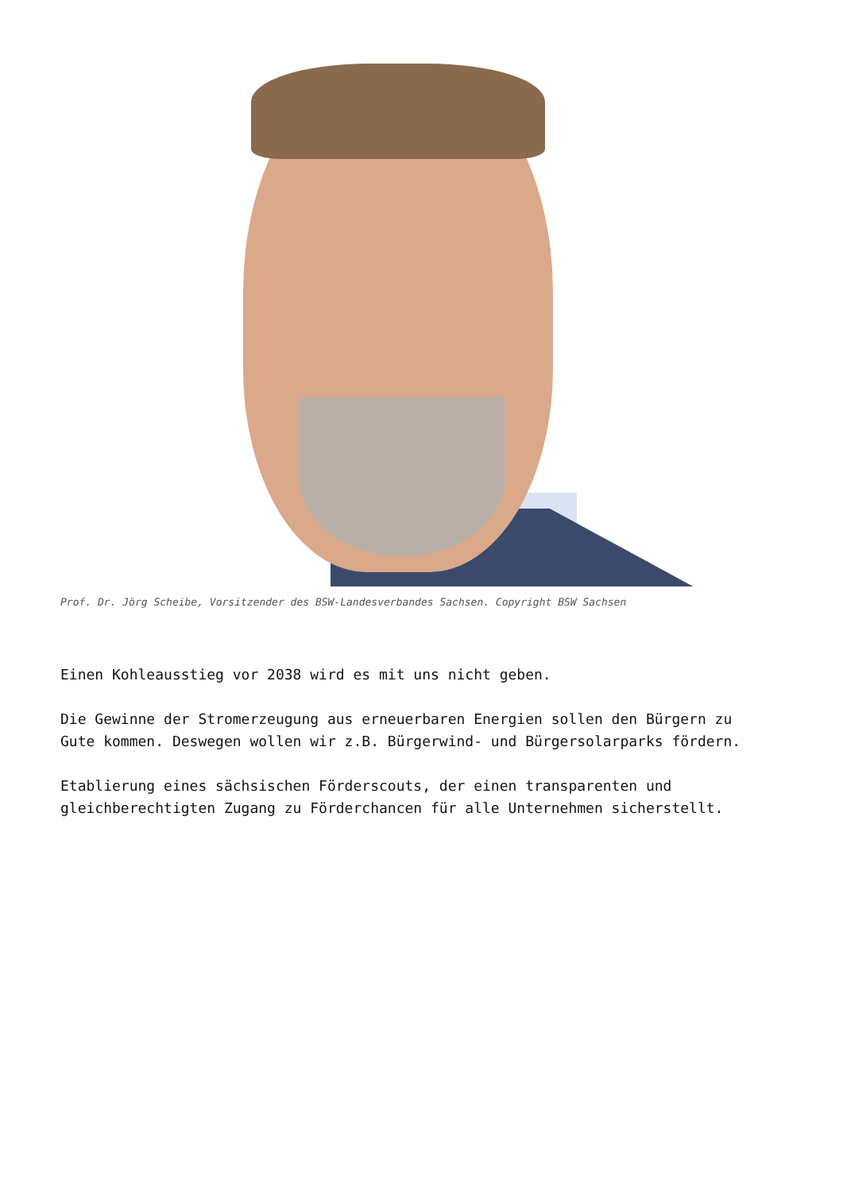Prof. Dr. Jörg Scheibe, Vorsitzender des BSW-Landesverbandes Sachsen. Copyright BSW Sachsen
Einen Kohleausstieg vor 2038 wird es mit uns nicht geben.
Die Gewinne der Stromerzeugung aus erneuerbaren Energien sollen den Bürgern zu Gute kommen. Deswegen wollen wir z.B. Bürgerwind- und Bürgersolarparks fördern.
Etablierung eines sächsischen Förderscouts, der einen transparenten und gleichberechtigten Zugang zu Förderchancen für alle Unternehmen sicherstellt.